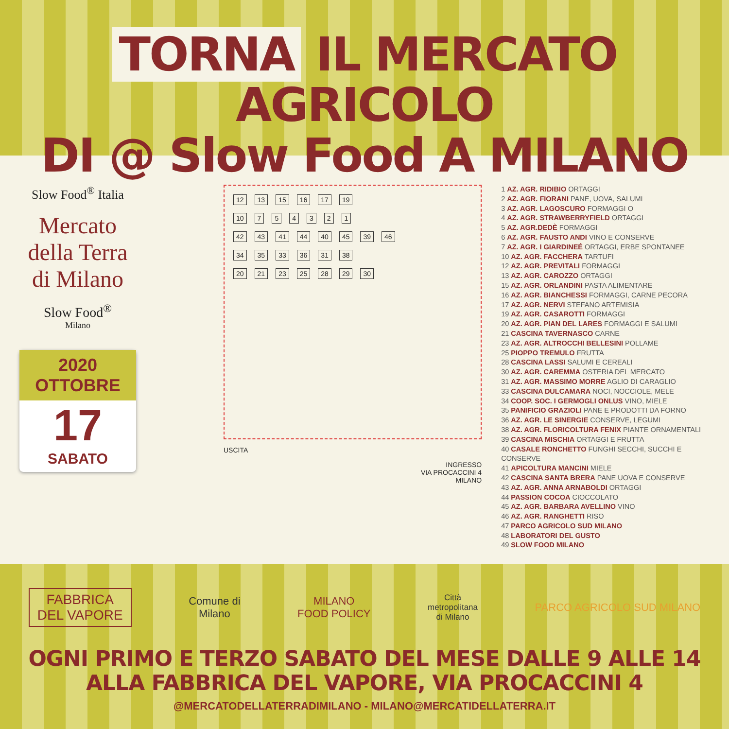TORNA IL MERCATO AGRICOLO
DI @ Slow Food A MILANO
Slow Food<sup>®</sup> Italia
Mercato della Terra di Milano
Slow Food<sup>®</sup>
Milano
2020
OTTOBRE
17
SABATO
12 13 15 16 17 19
10 754321
42 43 41 44 40 45 39 46
34 35 33 36 31 38
20 21 23 25 28 29 30
USCITA
INGRESSO
VIA PROCACCINI 4
MILANO
1 AZ. AGR. RIDIBIO ORTAGGI
2 AZ. AGR. FIORANI PANE, UOVA, SALUMI
3 AZ. AGR. LAGOSCURO FORMAGGI O
4 AZ. AGR. STRAWBERRYFIELD ORTAGGI
5 AZ. AGR.DEDÈ FORMAGGI
6 AZ. AGR. FAUSTO ANDI VINO E CONSERVE
7 AZ. AGR. I GIARDINEÉ ORTAGGI, ERBE SPONTANEE
10 AZ. AGR. FACCHERA TARTUFI
12 AZ. AGR. PREVITALI FORMAGGI
13 AZ. AGR. CAROZZO ORTAGGI
15 AZ. AGR. ORLANDINI PASTA ALIMENTARE
16 AZ. AGR. BIANCHESSI FORMAGGI, CARNE PECORA
17 AZ. AGR. NERVI STEFANO ARTEMISIA
19 AZ. AGR. CASAROTTI FORMAGGI
20 AZ. AGR. PIAN DEL LARES FORMAGGI E SALUMI
21 CASCINA TAVERNASCO CARNE
23 AZ. AGR. ALTROCCHI BELLESINI POLLAME
25 PIOPPO TREMULO FRUTTA
28 CASCINA LASSI SALUMI E CEREALI
30 AZ. AGR. CAREMMA OSTERIA DEL MERCATO
31 AZ. AGR. MASSIMO MORRE AGLIO DI CARAGLIO
33 CASCINA DULCAMARA NOCI, NOCCIOLE, MELE
34 COOP. SOC. I GERMOGLI ONLUS VINO, MIELE
35 PANIFICIO GRAZIOLI PANE E PRODOTTI DA FORNO
36 AZ. AGR. LE SINERGIE CONSERVE, LEGUMI
38 AZ. AGR. FLORICOLTURA FENIX PIANTE ORNAMENTALI
39 CASCINA MISCHIA ORTAGGI E FRUTTA
40 CASALE RONCHETTO FUNGHI SECCHI, SUCCHI E CONSERVE
41 APICOLTURA MANCINI MIELE
42 CASCINA SANTA BRERA PANE UOVA E CONSERVE
43 AZ. AGR. ANNA ARNABOLDI ORTAGGI
44 PASSION COCOA CIOCCOLATO
45 AZ. AGR. BARBARA AVELLINO VINO
46 AZ. AGR. RANGHETTI RISO
47 PARCO AGRICOLO SUD MILANO
48 LABORATORI DEL GUSTO
49 SLOW FOOD MILANO
FABBRICA
DEL VAPORE
Comune di
Milano
MILANO
FOOD POLICY
Città
metropolitana
di Milano
PARCO AGRICOLO SUD MILANO
OGNI PRIMO E TERZO SABATO DEL MESE DALLE 9 ALLE 14
ALLA FABBRICA DEL VAPORE, VIA PROCACCINI 4
@MERCATODELLATERRADIMILANO - MILANO@MERCATIDELLATERRA.IT